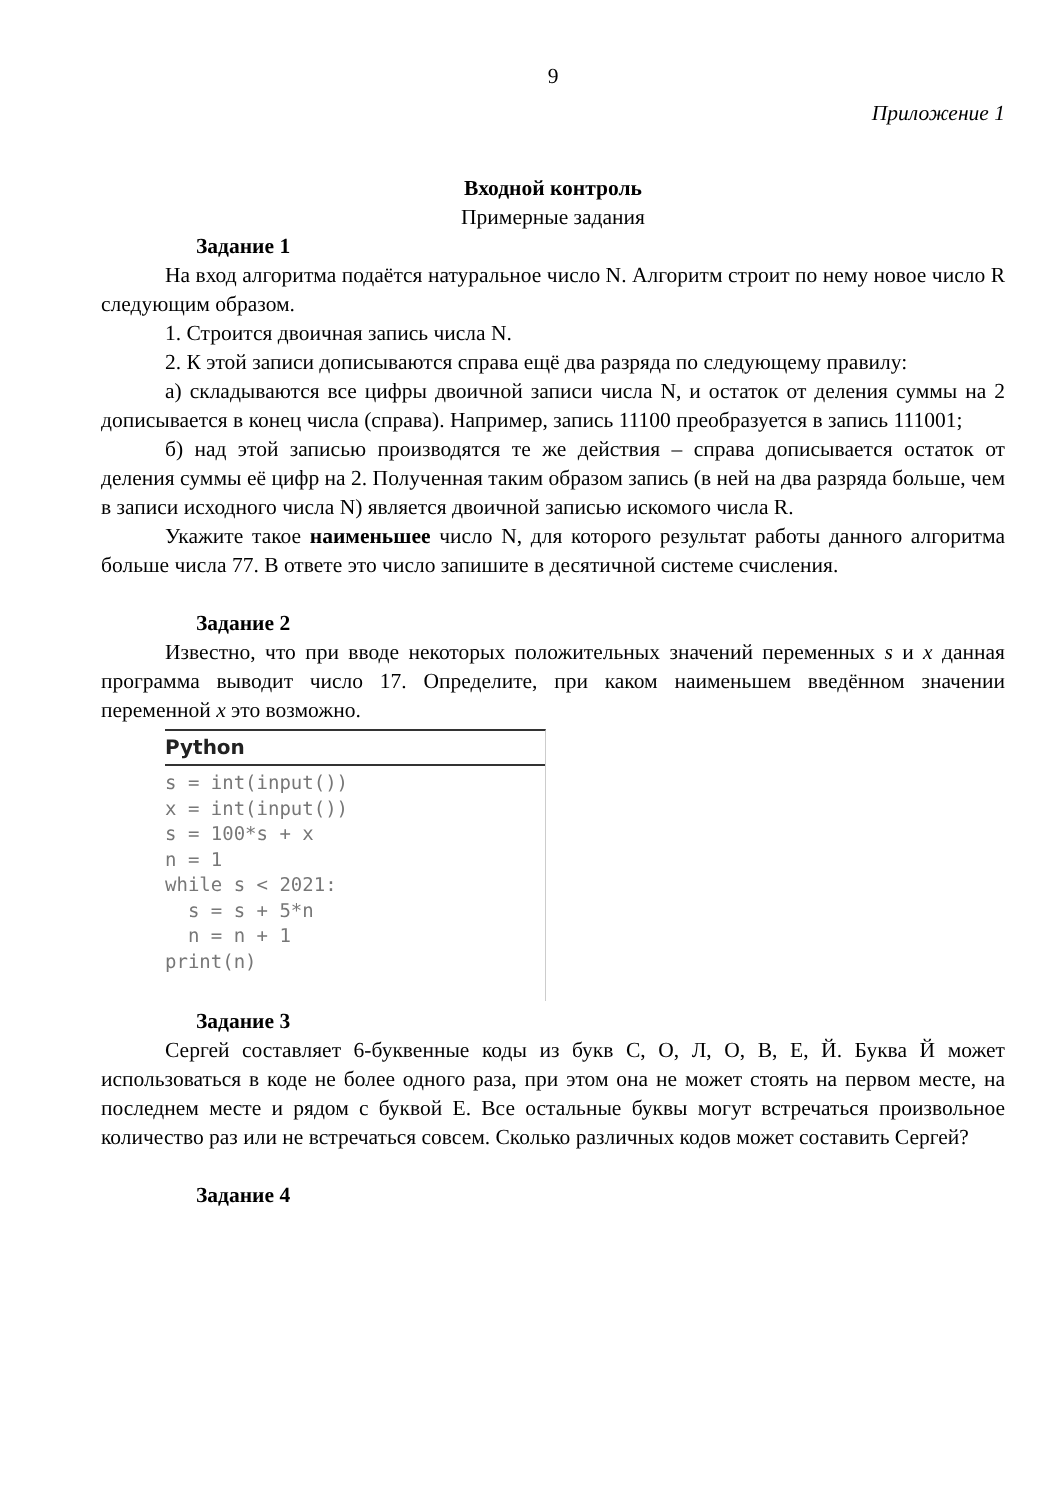9
Приложение 1
Входной контроль
Примерные задания
Задание 1
На вход алгоритма подаётся натуральное число N. Алгоритм строит по нему новое число R следующим образом.
1. Строится двоичная запись числа N.
2. К этой записи дописываются справа ещё два разряда по следующему правилу:
а) складываются все цифры двоичной записи числа N, и остаток от деления суммы на 2 дописывается в конец числа (справа). Например, запись 11100 преобразуется в запись 111001;
б) над этой записью производятся те же действия – справа дописывается остаток от деления суммы её цифр на 2. Полученная таким образом запись (в ней на два разряда больше, чем в записи исходного числа N) является двоичной записью искомого числа R.
Укажите такое наименьшее число N, для которого результат работы данного алгоритма больше числа 77. В ответе это число запишите в десятичной системе счисления.
Задание 2
Известно, что при вводе некоторых положительных значений переменных s и x данная программа выводит число 17. Определите, при каком наименьшем введённом значении переменной x это возможно.
Python
s = int(input())
x = int(input())
s = 100*s + x
n = 1
while s < 2021:
  s = s + 5*n
  n = n + 1
print(n)
Задание 3
Сергей составляет 6-буквенные коды из букв С, О, Л, О, В, Е, Й. Буква Й может использоваться в коде не более одного раза, при этом она не может стоять на первом месте, на последнем месте и рядом с буквой Е. Все остальные буквы могут встречаться произвольное количество раз или не встречаться совсем. Сколько различных кодов может составить Сергей?
Задание 4